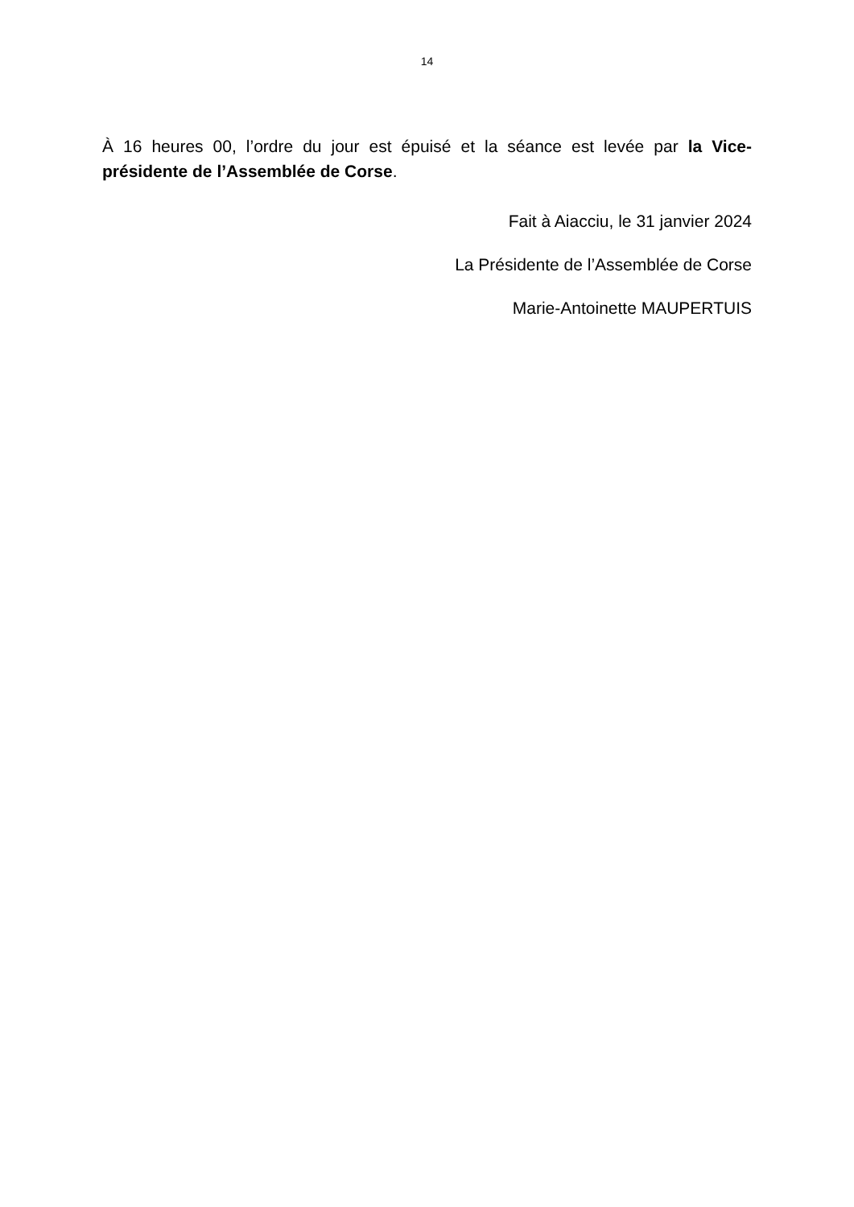14
À 16 heures 00, l’ordre du jour est épuisé et la séance est levée par la Vice-présidente de l’Assemblée de Corse.
Fait à Aiacciu, le 31 janvier 2024
La Présidente de l’Assemblée de Corse
Marie-Antoinette MAUPERTUIS